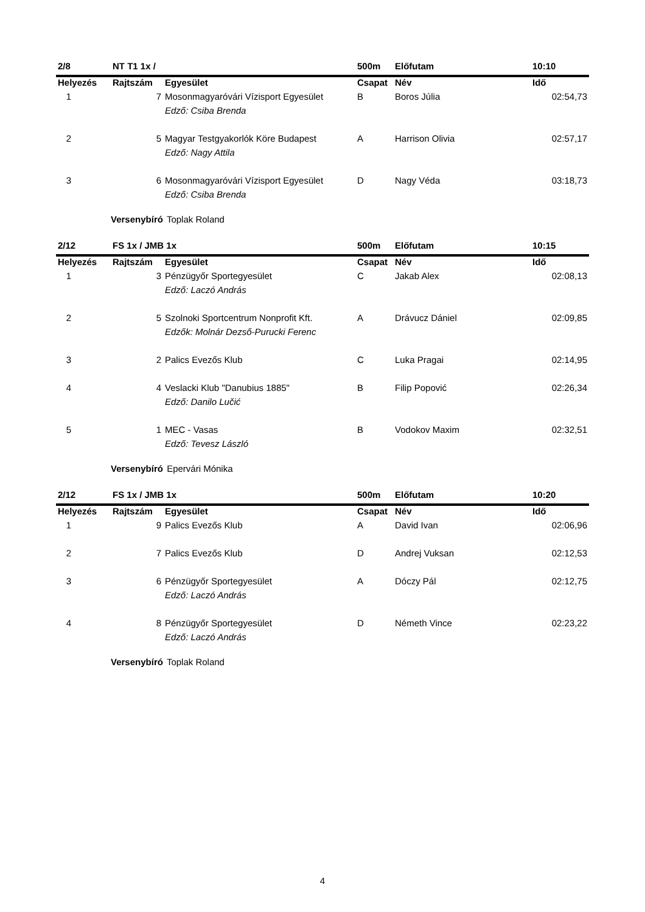| 2/8 | NT T1 1x / | | 500m | Előfutam | 10:10 |
| Helyezés | Rajtszám | Egyesület | Csapat | Név | Idő |
| 1 | 7 | Mosonmagyaróvári Vízisport Egyesület | B | Boros Júlia | 02:54,73 |
| | | Edző: Csiba Brenda | | | |
| 2 | 5 | Magyar Testgyakorlók Köre Budapest | A | Harrison Olivia | 02:57,17 |
| | | Edző: Nagy Attila | | | |
| 3 | 6 | Mosonmagyaróvári Vízisport Egyesület | D | Nagy Véda | 03:18,73 |
| | | Edző: Csiba Brenda | | | |
Versenybíró Toplak Roland
| 2/12 | FS 1x / JMB 1x | | 500m | Előfutam | 10:15 |
| Helyezés | Rajtszám | Egyesület | Csapat | Név | Idő |
| 1 | 3 | Pénzügyőr Sportegyesület | C | Jakab Alex | 02:08,13 |
| | | Edző: Laczó András | | | |
| 2 | 5 | Szolnoki Sportcentrum Nonprofit Kft. | A | Drávucz Dániel | 02:09,85 |
| | | Edzők: Molnár Dezső-Purucki Ferenc | | | |
| 3 | 2 | Palics Evezős Klub | C | Luka Pragai | 02:14,95 |
| 4 | 4 | Veslacki Klub "Danubius 1885" | B | Filip Popović | 02:26,34 |
| | | Edző: Danilo Lučić | | | |
| 5 | 1 | MEC - Vasas | B | Vodokov Maxim | 02:32,51 |
| | | Edző: Tevesz László | | | |
Versenybíró Epervári Mónika
| 2/12 | FS 1x / JMB 1x | | 500m | Előfutam | 10:20 |
| Helyezés | Rajtszám | Egyesület | Csapat | Név | Idő |
| 1 | 9 | Palics Evezős Klub | A | David Ivan | 02:06,96 |
| 2 | 7 | Palics Evezős Klub | D | Andrej Vuksan | 02:12,53 |
| 3 | 6 | Pénzügyőr Sportegyesület | A | Dóczy Pál | 02:12,75 |
| | | Edző: Laczó András | | | |
| 4 | 8 | Pénzügyőr Sportegyesület | D | Németh Vince | 02:23,22 |
| | | Edző: Laczó András | | | |
Versenybíró Toplak Roland
4